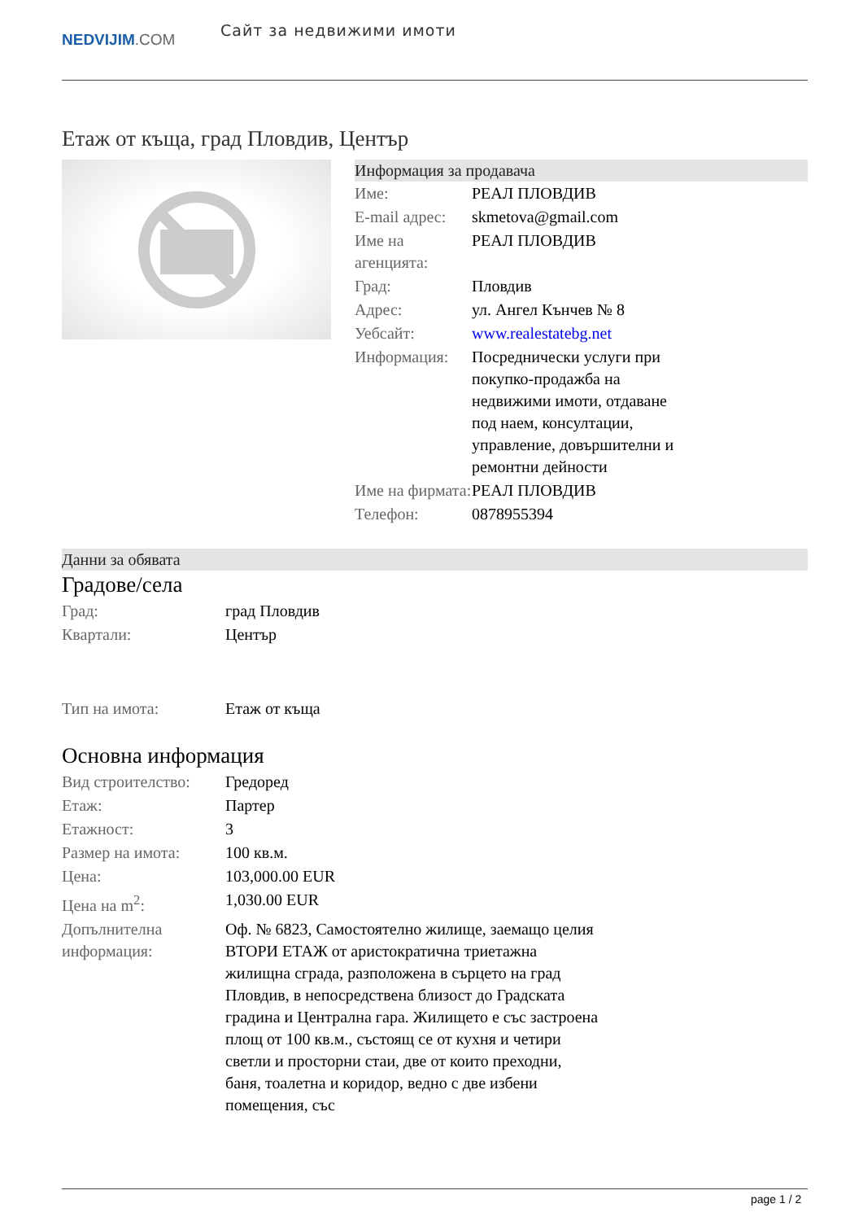NEDVIJIM.COM
Сайт за недвижими имоти
Етаж от къща, град Пловдив, Център
Информация за продавача
| Име: | РЕАЛ ПЛОВДИВ |
| E-mail адрес: | skmetova@gmail.com |
| Име на агенцията: | РЕАЛ ПЛОВДИВ |
| Град: | Пловдив |
| Адрес: | ул. Ангел Кънчев № 8 |
| Уебсайт: | www.realestatebg.net |
| Информация: | Посреднически услуги при покупко-продажба на недвижими имоти, отдаване под наем, консултации, управление, довършителни и ремонтни дейности |
| Име на фирмата: | РЕАЛ ПЛОВДИВ |
| Телефон: | 0878955394 |
Данни за обявата
Градове/села
| Град: | град Пловдив |
| Квартали: | Център |
| Тип на имота: | Етаж от къща |
Основна информация
| Вид строителство: | Гредоред |
| Етаж: | Партер |
| Етажност: | 3 |
| Размер на имота: | 100 кв.м. |
| Цена: | 103,000.00 EUR |
| Цена на m<sup>2</sup>: | 1,030.00 EUR |
| Допълнителна информация: | Оф. № 6823, Самостоятелно жилище, заемащо целия ВТОРИ ЕТАЖ от аристократична триетажна жилищна сграда, разположена в сърцето на град Пловдив, в непосредствена близост до Градската градина и Централна гара. Жилището е със застроена площ от 100 кв.м., състоящ се от кухня и четири светли и просторни стаи, две от които преходни, баня, тоалетна и коридор, ведно с две избени помещения, със |
page 1 / 2